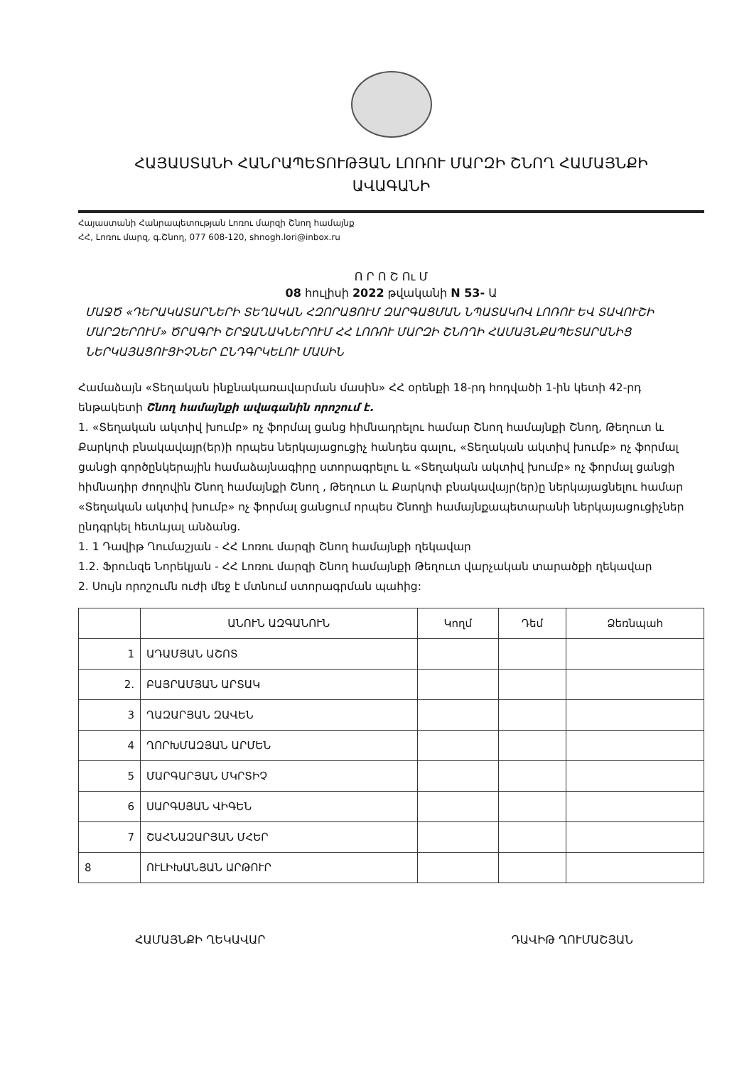ՀԱՅԱՍՏԱՆԻ ՀԱՆՐԱՊԵՏՈՒԹՅԱՆ ԼՈՌՈՒ ՄԱՐԶԻ ՇՆՈՂ ՀԱՄԱՅՆՔԻ
ԱՎԱԳԱՆԻ
Հայաստանի Հանրապետության Լոռու մարզի Շնող համայնք
ՀՀ, Լոռու մարզ, գ.Շնող, 077 608-120, shnogh.lori@inbox.ru
Ո Ր Ո Շ Ու Մ
08 հուլիսի 2022 թվականի N 53- Ա
ՄԱՋԾ «ԴԵՐԱԿԱՏԱՐՆԵՐԻ ՏԵՂԱԿԱՆ ՀԶՈՐԱՑՈՒՄ ԶԱՐԳԱՑՄԱՆ ՆՊԱՏԱԿՈՎ ԼՈՌՈՒ ԵՎ ՏԱՎՈՒՇԻ ՄԱՐԶԵՐՈՒՄ» ԾՐԱԳՐԻ ՇՐՋԱՆԱԿՆԵՐՈՒՄ ՀՀ ԼՈՌՈՒ ՄԱՐԶԻ ՇՆՈՂԻ ՀԱՄԱՅՆՔԱՊԵՏԱՐԱՆԻՑ ՆԵՐԿԱՅԱՑՈՒՑԻՉՆԵՐ ԸՆԴԳՐԿԵԼՈՒ ՄԱՍԻՆ
Համաձայն «Տեղական ինքնակառավարման մասին» ՀՀ օրենքի 18-րդ հոդվածի 1-ին կետի 42-րդ ենթակետի Շնող համայնքի ավագանին որոշում է.
1. «Տեղական ակտիվ խումբ» ոչ ֆորմալ ցանց հիմնադրելու համար Շնող համայնքի Շնող, Թեղուտ և Քարկոփ բնակավայր(եր)ի որպես ներկայացուցիչ հանդես գալու, «Տեղական ակտիվ խումբ» ոչ ֆորմալ ցանցի գործընկերային համաձայնագիրը ստորագրելու և «Տեղական ակտիվ խումբ» ոչ ֆորմալ ցանցի հիմնադիր ժողովին Շնող համայնքի Շնող , Թեղուտ և Քարկոփ բնակավայր(եր)ը ներկայացնելու համար «Տեղական ակտիվ խումբ» ոչ ֆորմալ ցանցում որպես Շնողի համայնքապետարանի ներկայացուցիչներ ընդգրկել հետևյալ անձանց.
1. 1 Դավիթ Ղումաշյան - ՀՀ Լոռու մարզի Շնող համայնքի ղեկավար
1.2. Ֆրունզե Նորեկյան - ՀՀ Լոռու մարզի Շնող համայնքի Թեղուտ վարչական տարածքի ղեկավար
2. Սույն որոշումն ուժի մեջ է մտնում ստորագրման պահից:
| | ԱՆՈՒՆ ԱԶԳԱՆՈՒՆ | Կողմ | Դեմ | Ձեռնպահ |
| --- | --- | --- | --- | --- |
| 1 | ԱԴԱՄՅԱՆ ԱՇՈՏ | | | |
| 2. | ԲԱՅՐԱՄՅԱՆ ԱՐՏԱԿ | | | |
| 3 | ՂԱԶԱՐՅԱՆ ԶԱՎԵՆ | | | |
| 4 | ՂՈՐԽՄԱԶՅԱՆ ԱՐՄԵՆ | | | |
| 5 | ՄԱՐԳԱՐՅԱՆ ՄԿՐՏԻՉ | | | |
| 6 | ՍԱՐԳՍՅԱՆ ՎԻԳԵՆ | | | |
| 7 | ՇԱՀՆԱԶԱՐՅԱՆ ՄՀԵՐ | | | |
| 8 | ՈՒԼԻԽԱՆՅԱՆ ԱՐԹՈՒՐ | | | |
ՀԱՄԱՅՆՔԻ ՂԵԿԱՎԱՐ ԴԱՎԻԹ ՂՈՒՄԱՇՅԱՆ